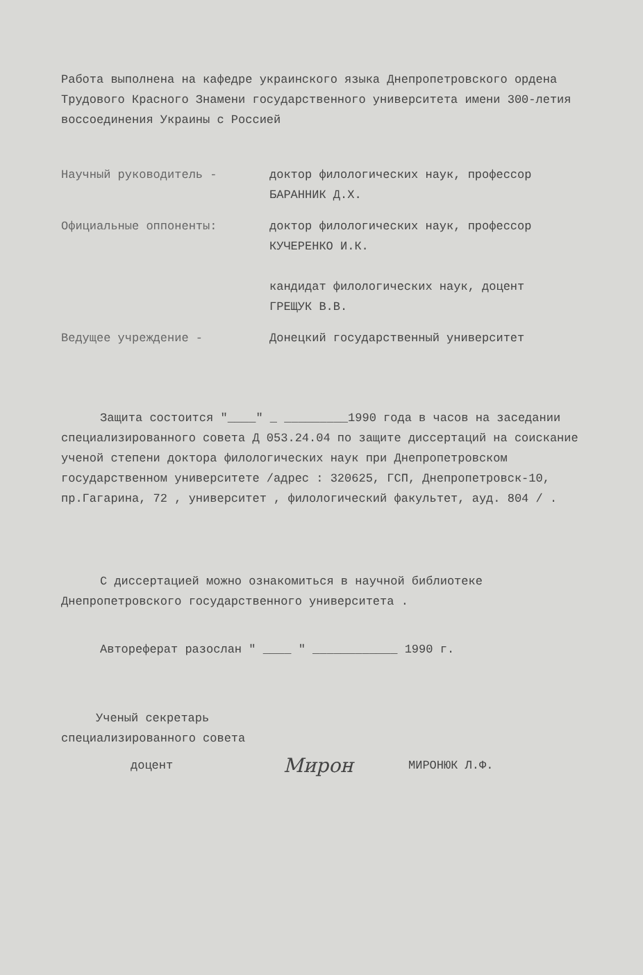Работа выполнена на кафедре украинского языка Днепропетровского ордена Трудового Красного Знамени государственного университета имени 300-летия воссоединения Украины с Россией
Научный руководитель - доктор филологических наук, профессор
БАРАННИК Д.Х.
Официальные оппоненты: доктор филологических наук, профессор
КУЧЕРЕНКО И.К.
кандидат филологических наук, доцент
ГРЕЩУК В.В.
Ведущее учреждение - Донецкий государственный университет
Защита состоится "____" _ _________1990 года в часов на заседании специализированного совета Д 053.24.04 по защите диссертаций на соискание ученой степени доктора филологических наук при Днепропетровском государственном университете /адрес : 320625, ГСП, Днепропетровск-10, пр.Гагарина, 72 , университет , филологический факультет, ауд. 804 / .
С диссертацией можно ознакомиться в научной библиотеке Днепропетровского государственного университета .
Автореферат разослан " ____ " ____________ 1990 г.
Ученый секретарь
специализированного совета
доцент Мирон МИРОНЮК Л.Ф.